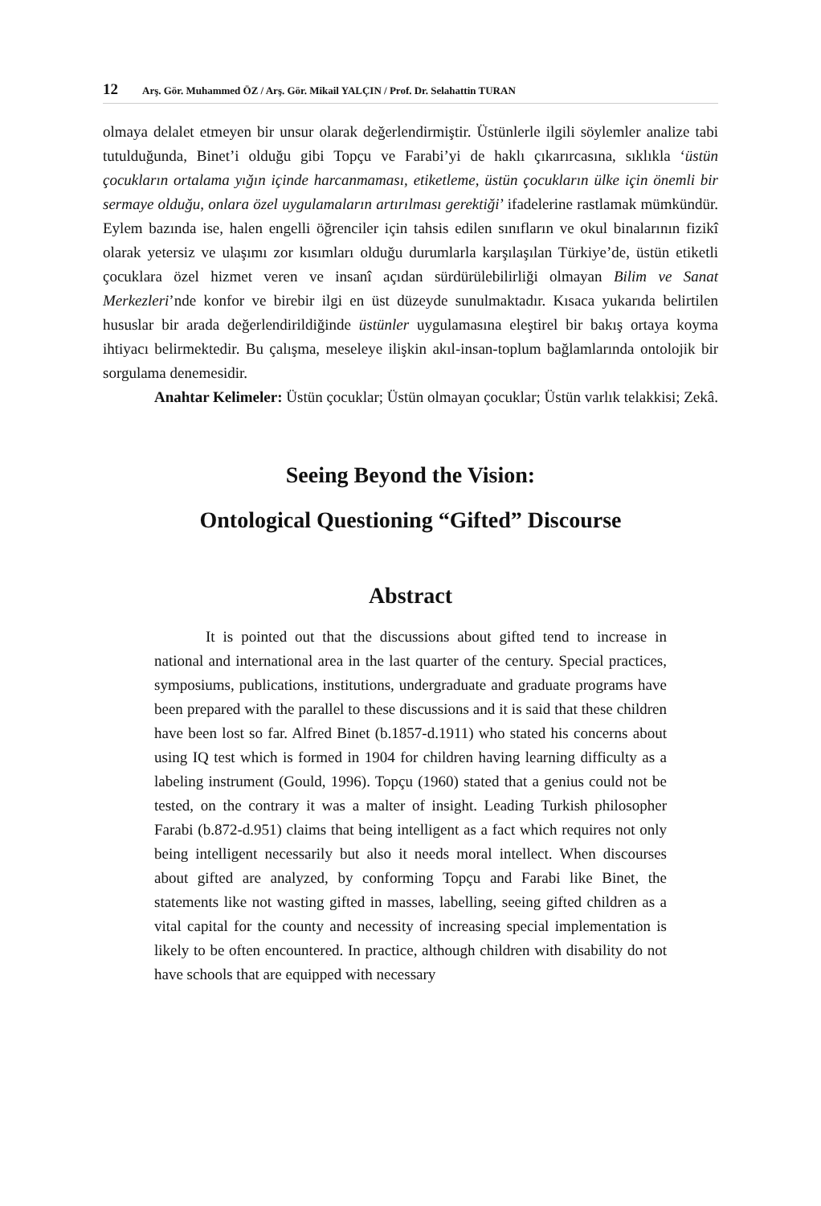12 Arş. Gör. Muhammed ÖZ / Arş. Gör. Mikail YALÇIN / Prof. Dr. Selahattin TURAN
olmaya delalet etmeyen bir unsur olarak değerlendirmiştir. Üstünlerle ilgili söylemler analize tabi tutulduğunda, Binet’i olduğu gibi Topçu ve Farabi’yi de haklı çıkarırcasına, sıklıkla ‘üstün çocukların ortalama yığın içinde harcanmaması, etiketleme, üstün çocukların ülke için önemli bir sermaye olduğu, onlara özel uygulamaların artırılması gerektiği’ ifadelerine rastlamak mümkündür. Eylem bazında ise, halen engelli öğrenciler için tahsis edilen sınıfların ve okul binalarının fizikî olarak yetersiz ve ulaşımı zor kısımları olduğu durumlarla karşılaşılan Türkiye’de, üstün etiketli çocuklara özel hizmet veren ve insanî açıdan sürdürülebilirliği olmayan Bilim ve Sanat Merkezleri’nde konfor ve birebir ilgi en üst düzeyde sunulmaktadır. Kısaca yukarıda belirtilen hususlar bir arada değerlendirildiğinde üstünler uygulamasına eleştirel bir bakış ortaya koyma ihtiyacı belirmektedir. Bu çalışma, meseleye ilişkin akıl-insan-toplum bağlamlarında ontolojik bir sorgulama denemesidir.
Anahtar Kelimeler: Üstün çocuklar; Üstün olmayan çocuklar; Üstün varlık telakkisi; Zekâ.
Seeing Beyond the Vision:
Ontological Questioning “Gifted” Discourse
Abstract
It is pointed out that the discussions about gifted tend to increase in national and international area in the last quarter of the century. Special practices, symposiums, publications, institutions, undergraduate and graduate programs have been prepared with the parallel to these discussions and it is said that these children have been lost so far. Alfred Binet (b.1857-d.1911) who stated his concerns about using IQ test which is formed in 1904 for children having learning difficulty as a labeling instrument (Gould, 1996). Topçu (1960) stated that a genius could not be tested, on the contrary it was a malter of insight. Leading Turkish philosopher Farabi (b.872-d.951) claims that being intelligent as a fact which requires not only being intelligent necessarily but also it needs moral intellect. When discourses about gifted are analyzed, by conforming Topçu and Farabi like Binet, the statements like not wasting gifted in masses, labelling, seeing gifted children as a vital capital for the county and necessity of increasing special implementation is likely to be often encountered. In practice, although children with disability do not have schools that are equipped with necessary